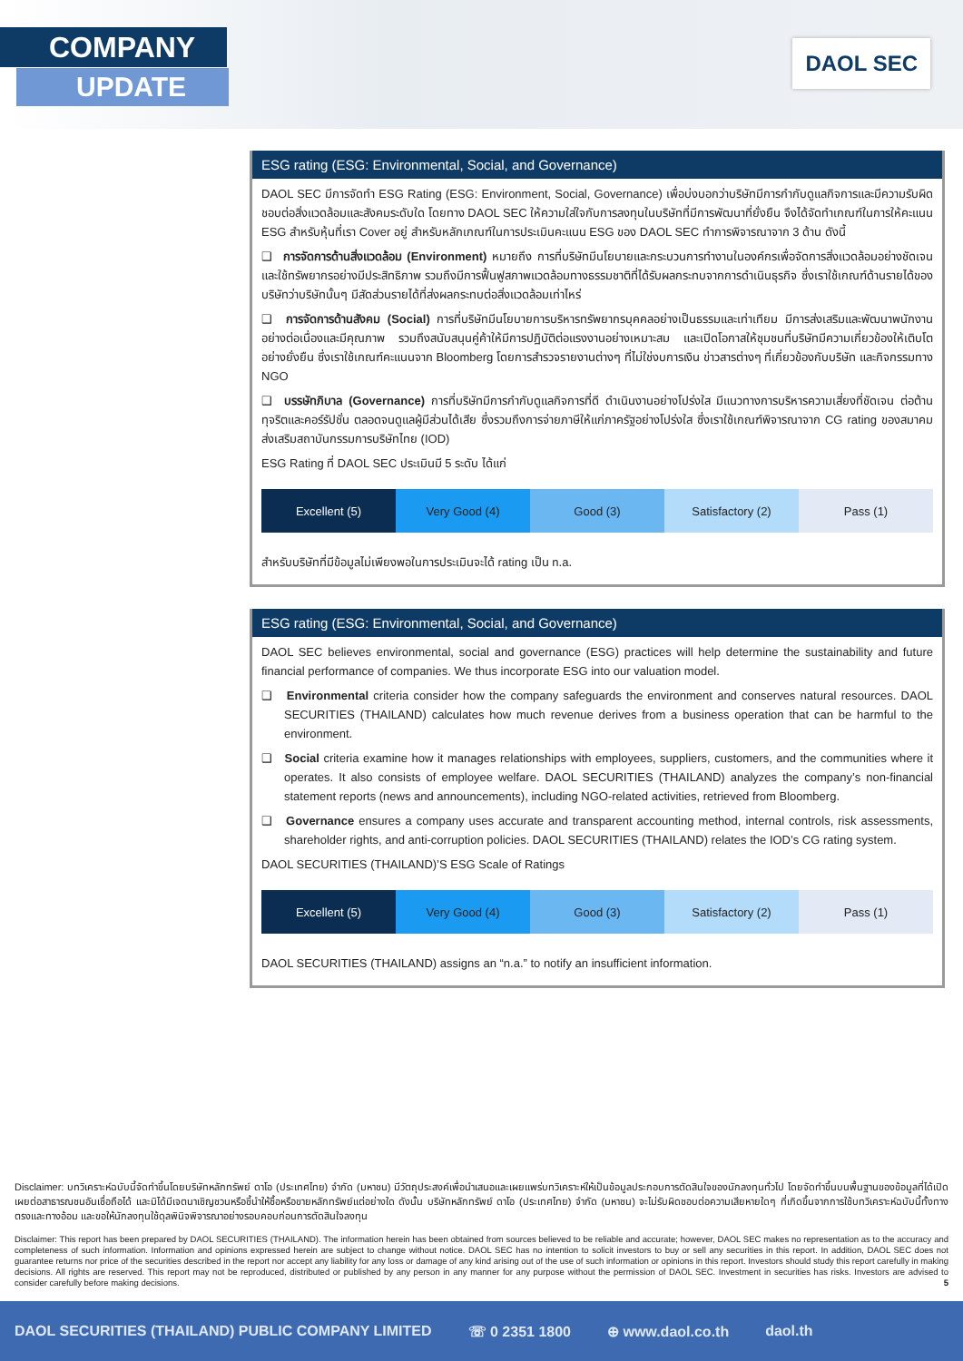COMPANY
UPDATE
DAOL SEC
ESG rating (ESG: Environmental, Social, and Governance)
DAOL SEC มีการจัดทำ ESG Rating (ESG: Environment, Social, Governance) เพื่อบ่งบอกว่าบริษัทมีการกำกับดูแลกิจการและมีความรับผิดชอบต่อสิ่งแวดล้อมและสังคมระดับใด โดยทาง DAOL SEC ให้ความใส่ใจกับการลงทุนในบริษัทที่มีการพัฒนาที่ยั่งยืน จึงได้จัดทำเกณฑ์ในการให้คะแนน ESG สำหรับหุ้นที่เรา Cover อยู่ สำหรับหลักเกณฑ์ในการประเมินคะแนน ESG ของ DAOL SEC ทำการพิจารณาจาก 3 ด้าน ดังนี้
❑ การจัดการด้านสิ่งแวดล้อม (Environment) หมายถึง การที่บริษัทมีนโยบายและกระบวนการทำงานในองค์กรเพื่อจัดการสิ่งแวดล้อมอย่างชัดเจนและใช้ทรัพยากรอย่างมีประสิทธิภาพ รวมถึงมีการฟื้นฟูสภาพแวดล้อมทางธรรมชาติที่ได้รับผลกระทบจากการดำเนินธุรกิจ ซึ่งเราใช้เกณฑ์ด้านรายได้ของบริษัทว่าบริษัทนั้นๆ มีสัดส่วนรายได้ที่ส่งผลกระทบต่อสิ่งแวดล้อมเท่าไหร่
❑ การจัดการด้านสังคม (Social) การที่บริษัทมีนโยบายการบริหารทรัพยากรบุคคลอย่างเป็นธรรมและเท่าเทียม มีการส่งเสริมและพัฒนาพนักงานอย่างต่อเนื่องและมีคุณภาพ รวมถึงสนับสนุนคู่ค้าให้มีการปฏิบัติต่อแรงงานอย่างเหมาะสม และเปิดโอกาสให้ชุมชนที่บริษัทมีความเกี่ยวข้องให้เติบโตอย่างยั่งยืน ซึ่งเราใช้เกณฑ์คะแนนจาก Bloomberg โดยการสำรวจรายงานต่างๆ ที่ไม่ใช่งบการเงิน ข่าวสารต่างๆ ที่เกี่ยวข้องกับบริษัท และกิจกรรมทาง NGO
❑ บรรษัทภิบาล (Governance) การที่บริษัทมีการกำกับดูแลกิจการที่ดี ดำเนินงานอย่างโปร่งใส มีแนวทางการบริหารความเสี่ยงที่ชัดเจน ต่อต้านทุจริตและคอร์รัปชั่น ตลอดจนดูแลผู้มีส่วนได้เสีย ซึ่งรวมถึงการจ่ายภาษีให้แก่ภาครัฐอย่างโปร่งใส ซึ่งเราใช้เกณฑ์พิจารณาจาก CG rating ของสมาคมส่งเสริมสถาบันกรรมการบริษัทไทย (IOD)
ESG Rating ที่ DAOL SEC ประเมินมี 5 ระดับ ได้แก่
| Excellent (5) | Very Good (4) | Good (3) | Satisfactory (2) | Pass (1) |
สำหรับบริษัทที่มีข้อมูลไม่เพียงพอในการประเมินจะได้ rating เป็น n.a.
ESG rating (ESG: Environmental, Social, and Governance)
DAOL SEC believes environmental, social and governance (ESG) practices will help determine the sustainability and future financial performance of companies. We thus incorporate ESG into our valuation model.
❑ Environmental criteria consider how the company safeguards the environment and conserves natural resources. DAOL SECURITIES (THAILAND) calculates how much revenue derives from a business operation that can be harmful to the environment.
❑ Social criteria examine how it manages relationships with employees, suppliers, customers, and the communities where it operates. It also consists of employee welfare. DAOL SECURITIES (THAILAND) analyzes the company’s non-financial statement reports (news and announcements), including NGO-related activities, retrieved from Bloomberg.
❑ Governance ensures a company uses accurate and transparent accounting method, internal controls, risk assessments, shareholder rights, and anti-corruption policies. DAOL SECURITIES (THAILAND) relates the IOD’s CG rating system.
DAOL SECURITIES (THAILAND)’S ESG Scale of Ratings
| Excellent (5) | Very Good (4) | Good (3) | Satisfactory (2) | Pass (1) |
DAOL SECURITIES (THAILAND) assigns an “n.a.” to notify an insufficient information.
Disclaimer: บทวิเคราะห์ฉบับนี้จัดทำขึ้นโดยบริษัทหลักทรัพย์ ดาโอ (ประเทศไทย) จำกัด (มหาชน) มีวัตถุประสงค์เพื่อนำเสนอและเผยแพร่บทวิเคราะห์ให้เป็นข้อมูลประกอบการตัดสินใจของนักลงทุนทั่วไป โดยจัดทำขึ้นบนพื้นฐานของข้อมูลที่ได้เปิดเผยต่อสาธารณชนอันเชื่อถือได้ และมิได้มีเจตนาเชิญชวนหรือชี้นำให้ซื้อหรือขายหลักทรัพย์แต่อย่างใด ดังนั้น บริษัทหลักทรัพย์ ดาโอ (ประเทศไทย) จำกัด (มหาชน) จะไม่รับผิดชอบต่อความเสียหายใดๆ ที่เกิดขึ้นจากการใช้บทวิเคราะห์ฉบับนี้ทั้งทางตรงและทางอ้อม และขอให้นักลงทุนใช้ดุลพินิจพิจารณาอย่างรอบคอบก่อนการตัดสินใจลงทุน
Disclaimer: This report has been prepared by DAOL SECURITIES (THAILAND). The information herein has been obtained from sources believed to be reliable and accurate; however, DAOL SEC makes no representation as to the accuracy and completeness of such information. Information and opinions expressed herein are subject to change without notice. DAOL SEC has no intention to solicit investors to buy or sell any securities in this report. In addition, DAOL SEC does not guarantee returns nor price of the securities described in the report nor accept any liability for any loss or damage of any kind arising out of the use of such information or opinions in this report. Investors should study this report carefully in making decisions. All rights are reserved. This report may not be reproduced, distributed or published by any person in any manner for any purpose without the permission of DAOL SEC. Investment in securities has risks. Investors are advised to consider carefully before making decisions. 5
DAOL SECURITIES (THAILAND) PUBLIC COMPANY LIMITED ☏ 0 2351 1800 ⊕ www.daol.co.th daol.th